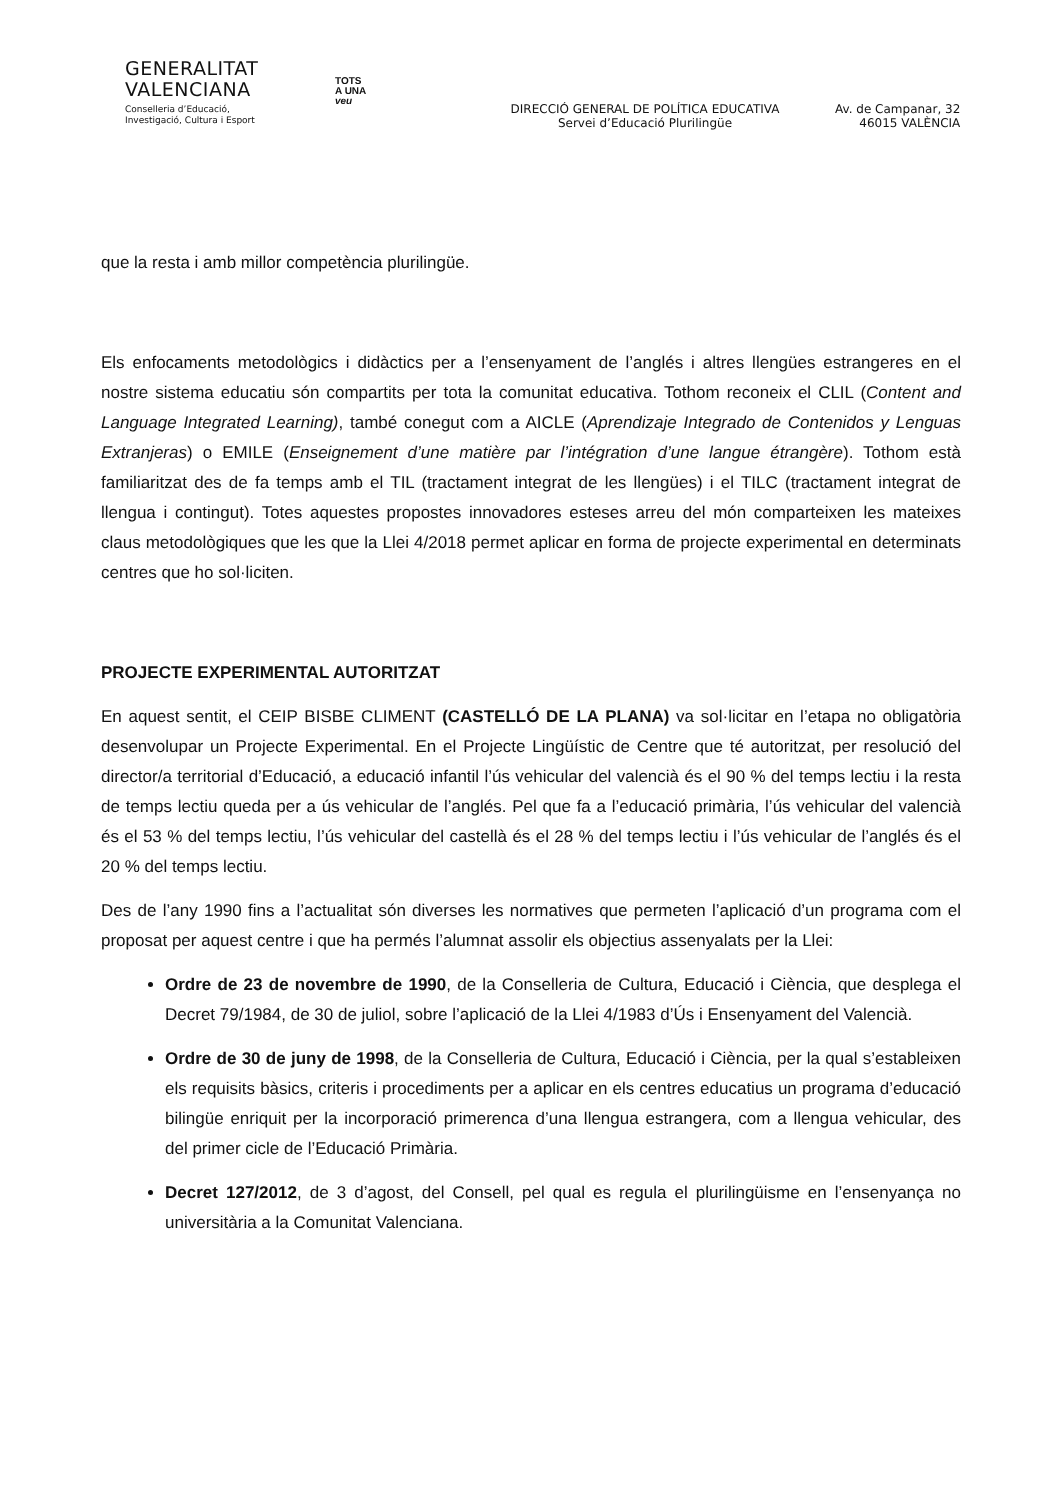GENERALITAT
VALENCIANA
Conselleria d’Educació,
Investigació, Cultura i Esport
TOTS
A UNA
veu
DIRECCIÓ GENERAL DE POLÍTICA EDUCATIVA
Servei d’Educació Plurilingüe
Av. de Campanar, 32
46015 VALÈNCIA
que la resta i amb millor competència plurilingüe.
Els enfocaments metodològics i didàctics per a l’ensenyament de l’anglés i altres llengües estrangeres en el nostre sistema educatiu són compartits per tota la comunitat educativa. Tothom reconeix el CLIL (Content and Language Integrated Learning), també conegut com a AICLE (Aprendizaje Integrado de Contenidos y Lenguas Extranjeras) o EMILE (Enseignement d’une matière par l’intégration d’une langue étrangère). Tothom està familiaritzat des de fa temps amb el TIL (tractament integrat de les llengües) i el TILC (tractament integrat de llengua i contingut). Totes aquestes propostes innovadores esteses arreu del món comparteixen les mateixes claus metodològiques que les que la Llei 4/2018 permet aplicar en forma de projecte experimental en determinats centres que ho sol·liciten.
PROJECTE EXPERIMENTAL AUTORITZAT
En aquest sentit, el CEIP BISBE CLIMENT (CASTELLÓ DE LA PLANA) va sol·licitar en l’etapa no obligatòria desenvolupar un Projecte Experimental. En el Projecte Lingüístic de Centre que té autoritzat, per resolució del director/a territorial d’Educació, a educació infantil l’ús vehicular del valencià és el 90 % del temps lectiu i la resta de temps lectiu queda per a ús vehicular de l’anglés. Pel que fa a l’educació primària, l’ús vehicular del valencià és el 53 % del temps lectiu, l’ús vehicular del castellà és el 28 % del temps lectiu i l’ús vehicular de l’anglés és el 20 % del temps lectiu.
Des de l’any 1990 fins a l’actualitat són diverses les normatives que permeten l’aplicació d’un programa com el proposat per aquest centre i que ha permés l’alumnat assolir els objectius assenyalats per la Llei:
Ordre de 23 de novembre de 1990, de la Conselleria de Cultura, Educació i Ciència, que desplega el Decret 79/1984, de 30 de juliol, sobre l’aplicació de la Llei 4/1983 d’Ús i Ensenyament del Valencià.
Ordre de 30 de juny de 1998, de la Conselleria de Cultura, Educació i Ciència, per la qual s’estableixen els requisits bàsics, criteris i procediments per a aplicar en els centres educatius un programa d’educació bilingüe enriquit per la incorporació primerenca d’una llengua estrangera, com a llengua vehicular, des del primer cicle de l’Educació Primària.
Decret 127/2012, de 3 d’agost, del Consell, pel qual es regula el plurilingüisme en l’ensenyança no universitària a la Comunitat Valenciana.